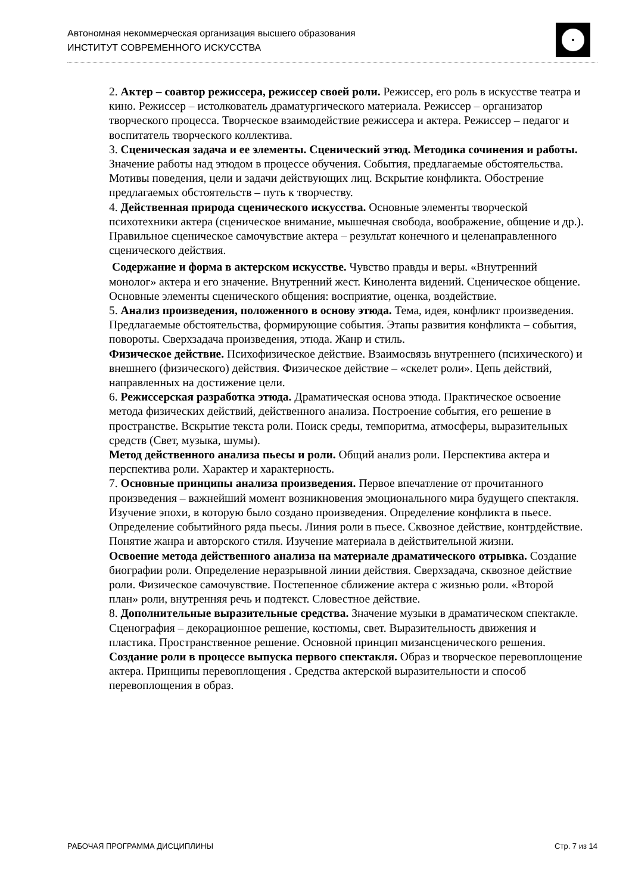Автономная некоммерческая организация высшего образования
ИНСТИТУТ СОВРЕМЕННОГО ИСКУССТВА
2. Актер – соавтор режиссера, режиссер своей роли. Режиссер, его роль в искусстве театра и кино. Режиссер – истолкователь драматургического материала. Режиссер – организатор творческого процесса. Творческое взаимодействие режиссера и актера. Режиссер – педагог и воспитатель творческого коллектива.
3. Сценическая задача и ее элементы. Сценический этюд. Методика сочинения и работы. Значение работы над этюдом в процессе обучения. События, предлагаемые обстоятельства. Мотивы поведения, цели и задачи действующих лиц. Вскрытие конфликта. Обострение предлагаемых обстоятельств – путь к творчеству.
4. Действенная природа сценического искусства. Основные элементы творческой психотехники актера (сценическое внимание, мышечная свобода, воображение, общение и др.). Правильное сценическое самочувствие актера – результат конечного и целенаправленного сценического действия.
Содержание и форма в актерском искусстве. Чувство правды и веры. «Внутренний монолог» актера и его значение. Внутренний жест. Кинолента видений. Сценическое общение. Основные элементы сценического общения: восприятие, оценка, воздействие.
5. Анализ произведения, положенного в основу этюда. Тема, идея, конфликт произведения. Предлагаемые обстоятельства, формирующие события. Этапы развития конфликта – события, повороты. Сверхзадача произведения, этюда. Жанр и стиль.
Физическое действие. Психофизическое действие. Взаимосвязь внутреннего (психического) и внешнего (физического) действия. Физическое действие – «скелет роли». Цепь действий, направленных на достижение цели.
6. Режиссерская разработка этюда. Драматическая основа этюда. Практическое освоение метода физических действий, действенного анализа. Построение события, его решение в пространстве. Вскрытие текста роли. Поиск среды, темпоритма, атмосферы, выразительных средств (Свет, музыка, шумы).
Метод действенного анализа пьесы и роли. Общий анализ роли. Перспектива актера и перспектива роли. Характер и характерность.
7. Основные принципы анализа произведения. Первое впечатление от прочитанного произведения – важнейший момент возникновения эмоционального мира будущего спектакля. Изучение эпохи, в которую было создано произведения. Определение конфликта в пьесе. Определение событийного ряда пьесы. Линия роли в пьесе. Сквозное действие, контрдействие. Понятие жанра и авторского стиля. Изучение материала в действительной жизни.
Освоение метода действенного анализа на материале драматического отрывка. Создание биографии роли. Определение неразрывной линии действия. Сверхзадача, сквозное действие роли. Физическое самочувствие. Постепенное сближение актера с жизнью роли. «Второй план» роли, внутренняя речь и подтекст. Словестное действие.
8. Дополнительные выразительные средства. Значение музыки в драматическом спектакле. Сценография – декорационное решение, костюмы, свет. Выразительность движения и пластика. Пространственное решение. Основной принцип мизансценического решения.
Создание роли в процессе выпуска первого спектакля. Образ и творческое перевоплощение актера. Принципы перевоплощения . Средства актерской выразительности и способ перевоплощения в образ.
РАБОЧАЯ ПРОГРАММА ДИСЦИПЛИНЫ Стр. 7 из 14